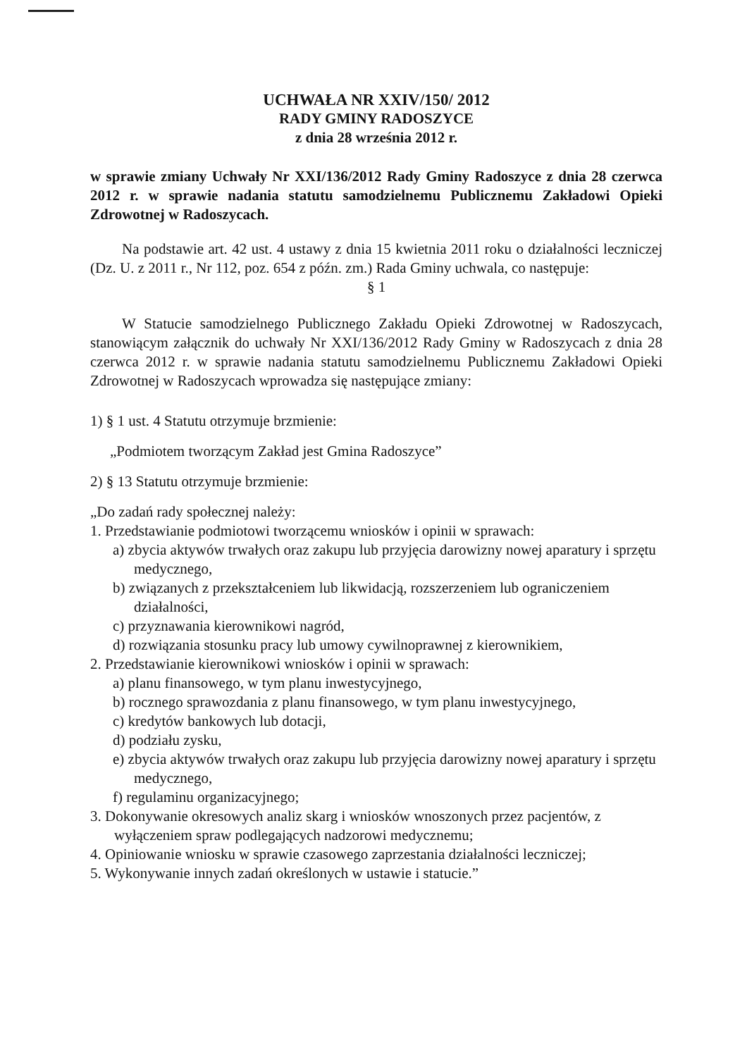UCHWAŁA NR XXIV/150/ 2012
RADY GMINY RADOSZYCE
z dnia 28 września 2012 r.
w sprawie zmiany Uchwały Nr XXI/136/2012 Rady Gminy Radoszyce z dnia 28 czerwca 2012 r. w sprawie nadania statutu samodzielnemu Publicznemu Zakładowi Opieki Zdrowotnej w Radoszycach.
Na podstawie art. 42 ust. 4 ustawy z dnia 15 kwietnia 2011 roku o działalności leczniczej (Dz. U. z 2011 r., Nr 112, poz. 654 z późn. zm.) Rada Gminy uchwala, co następuje:
§ 1
W Statucie samodzielnego Publicznego Zakładu Opieki Zdrowotnej w Radoszycach, stanowiącym załącznik do uchwały Nr XXI/136/2012 Rady Gminy w Radoszycach z dnia 28 czerwca 2012 r. w sprawie nadania statutu samodzielnemu Publicznemu Zakładowi Opieki Zdrowotnej w Radoszycach wprowadza się następujące zmiany:
1) § 1 ust. 4 Statutu otrzymuje brzmienie:
„Podmiotem tworzącym Zakład jest Gmina Radoszyce”
2) § 13 Statutu otrzymuje brzmienie:
„Do zadań rady społecznej należy:
1. Przedstawianie podmiotowi tworzącemu wniosków i opinii w sprawach:
a) zbycia aktywów trwałych oraz zakupu lub przyjęcia darowizny nowej aparatury i sprzętu medycznego,
b) związanych z przekształceniem lub likwidacją, rozszerzeniem lub ograniczeniem działalności,
c) przyznawania kierownikowi nagród,
d) rozwiązania stosunku pracy lub umowy cywilnoprawnej z kierownikiem,
2. Przedstawianie kierownikowi wniosków i opinii w sprawach:
a) planu finansowego, w tym planu inwestycyjnego,
b) rocznego sprawozdania z planu finansowego, w tym planu inwestycyjnego,
c) kredytów bankowych lub dotacji,
d) podziału zysku,
e) zbycia aktywów trwałych oraz zakupu lub przyjęcia darowizny nowej aparatury i sprzętu medycznego,
f) regulaminu organizacyjnego;
3. Dokonywanie okresowych analiz skarg i wniosków wnoszonych przez pacjentów, z wyłączeniem spraw podlegających nadzorowi medycznemu;
4. Opiniowanie wniosku w sprawie czasowego zaprzestania działalności leczniczej;
5. Wykonywanie innych zadań określonych w ustawie i statucie.”